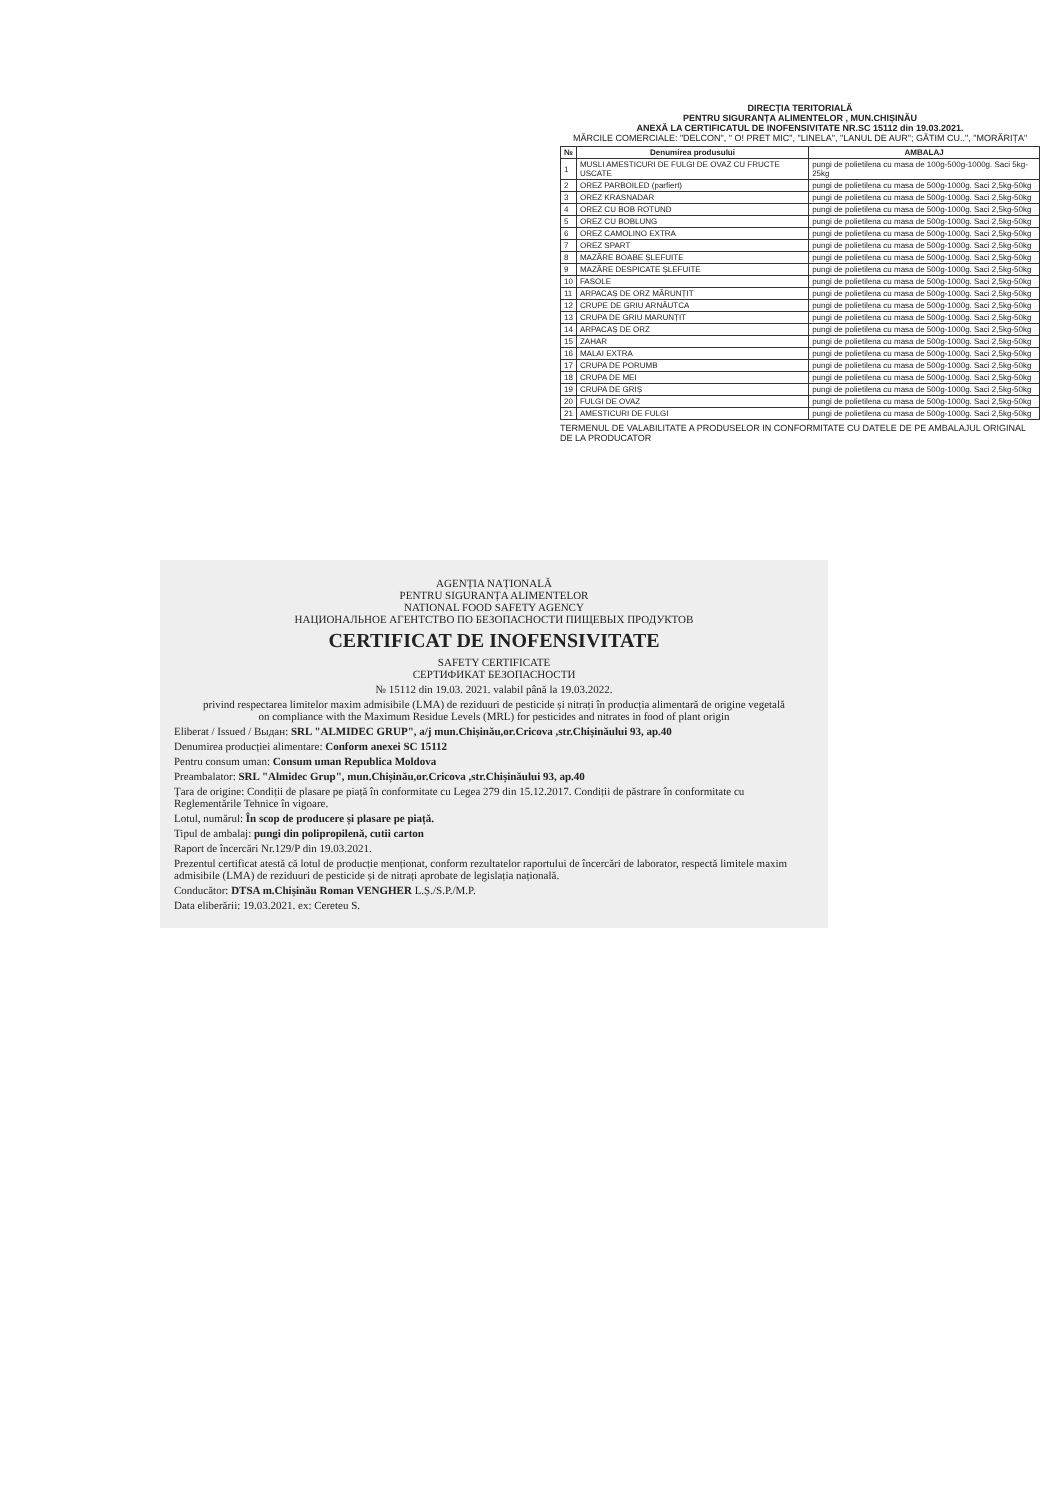DIRECȚIA TERITORIALĂ
PENTRU SIGURANȚA ALIMENTELOR , MUN.CHIȘINĂU
ANEXĂ LA CERTIFICATUL DE INOFENSIVITATE NR.SC 15112 din 19.03.2021.
MĂRCILE COMERCIALE: "DELCON", " O! PRET MIC", "LINELA", "LANUL DE AUR"; GĂTIM CU..", "MORĂRIȚA"
| № | Denumirea produsului | AMBALAJ |
| --- | --- | --- |
| 1 | MUSLI AMESTICURI DE FULGI DE OVAZ CU FRUCTE USCATE | pungi de polietilena cu masa de 100g-500g-1000g. Saci 5kg-25kg |
| 2 | OREZ PARBOILED (parfiert) | pungi de polietilena cu masa de 500g-1000g. Saci 2,5kg-50kg |
| 3 | OREZ KRASNADAR | pungi de polietilena cu masa de 500g-1000g. Saci 2,5kg-50kg |
| 4 | OREZ CU BOB ROTUND | pungi de polietilena cu masa de 500g-1000g. Saci 2,5kg-50kg |
| 5 | OREZ CU BOBLUNG | pungi de polietilena cu masa de 500g-1000g. Saci 2,5kg-50kg |
| 6 | OREZ CAMOLINO EXTRA | pungi de polietilena cu masa de 500g-1000g. Saci 2,5kg-50kg |
| 7 | OREZ SPART | pungi de polietilena cu masa de 500g-1000g. Saci 2,5kg-50kg |
| 8 | MAZĂRE BOABE ȘLEFUITE | pungi de polietilena cu masa de 500g-1000g. Saci 2,5kg-50kg |
| 9 | MAZĂRE DESPICATE ȘLEFUITE | pungi de polietilena cu masa de 500g-1000g. Saci 2,5kg-50kg |
| 10 | FASOLE | pungi de polietilena cu masa de 500g-1000g. Saci 2,5kg-50kg |
| 11 | ARPACAȘ DE ORZ MĂRUNȚIT | pungi de polietilena cu masa de 500g-1000g. Saci 2,5kg-50kg |
| 12 | CRUPE DE GRIU ARNĂUTCA | pungi de polietilena cu masa de 500g-1000g. Saci 2,5kg-50kg |
| 13 | CRUPA DE GRIU MARUNȚIT | pungi de polietilena cu masa de 500g-1000g. Saci 2,5kg-50kg |
| 14 | ARPACAȘ DE ORZ | pungi de polietilena cu masa de 500g-1000g. Saci 2,5kg-50kg |
| 15 | ZAHAR | pungi de polietilena cu masa de 500g-1000g. Saci 2,5kg-50kg |
| 16 | MALAI EXTRA | pungi de polietilena cu masa de 500g-1000g. Saci 2,5kg-50kg |
| 17 | CRUPA DE PORUMB | pungi de polietilena cu masa de 500g-1000g. Saci 2,5kg-50kg |
| 18 | CRUPA DE MEI | pungi de polietilena cu masa de 500g-1000g. Saci 2,5kg-50kg |
| 19 | CRUPA DE GRIȘ | pungi de polietilena cu masa de 500g-1000g. Saci 2,5kg-50kg |
| 20 | FULGI DE OVAZ | pungi de polietilena cu masa de 500g-1000g. Saci 2,5kg-50kg |
| 21 | AMESTICURI DE FULGI | pungi de polietilena cu masa de 500g-1000g. Saci 2,5kg-50kg |
TERMENUL DE VALABILITATE A PRODUSELOR IN CONFORMITATE CU DATELE DE PE AMBALAJUL ORIGINAL DE LA PRODUCATOR
AGENȚIA NAȚIONALĂ
PENTRU SIGURANȚA ALIMENTELOR
NATIONAL FOOD SAFETY AGENCY
НАЦИОНАЛЬНОЕ АГЕНТСТВО ПО БЕЗОПАСНОСТИ ПИЩЕВЫХ ПРОДУКТОВ
CERTIFICAT DE INOFENSIVITATE
SAFETY CERTIFICATE
СЕРТИФИКАТ БЕЗОПАСНОСТИ
№ 15112 din 19.03. 2021. valabil până la 19.03.2022.
privind respectarea limitelor maxim admisibile (LMA) de reziduuri de pesticide și nitrați în producția alimentară de origine vegetală
on compliance with the Maximum Residue Levels (MRL) for pesticides and nitrates in food of plant origin
Eliberat / Issued / Выдан: SRL "ALMIDEC GRUP", a/j mun.Chișinău,or.Cricova ,str.Chișinăului 93, ap.40
Denumirea producției alimentare: Conform anexei SC 15112
Pentru consum uman: Consum uman Republica Moldova
Preambalator: SRL "Almidec Grup", mun.Chișinău,or.Cricova ,str.Chișinăului 93, ap.40
Țara de origine: Condiții de plasare pe piață în conformitate cu Legea 279 din 15.12.2017. Condiții de păstrare în conformitate cu Reglementările Tehnice în vigoare.
Lotul, numărul: În scop de producere și plasare pe piață.
Tipul de ambalaj: pungi din polipropilenă, cutii carton
Raport de încercări Nr.129/P din 19.03.2021.
Prezentul certificat atestă că lotul de producție menționat, conform rezultatelor raportului de încercări de laborator, respectă limitele maxim admisibile (LMA) de reziduuri de pesticide și de nitrați aprobate de legislația națională.
Conducător: DTSA m.Chișinău Roman VENGHER L.Ș./S.P./M.P.
Data eliberării: 19.03.2021. ex: Cereteu S.